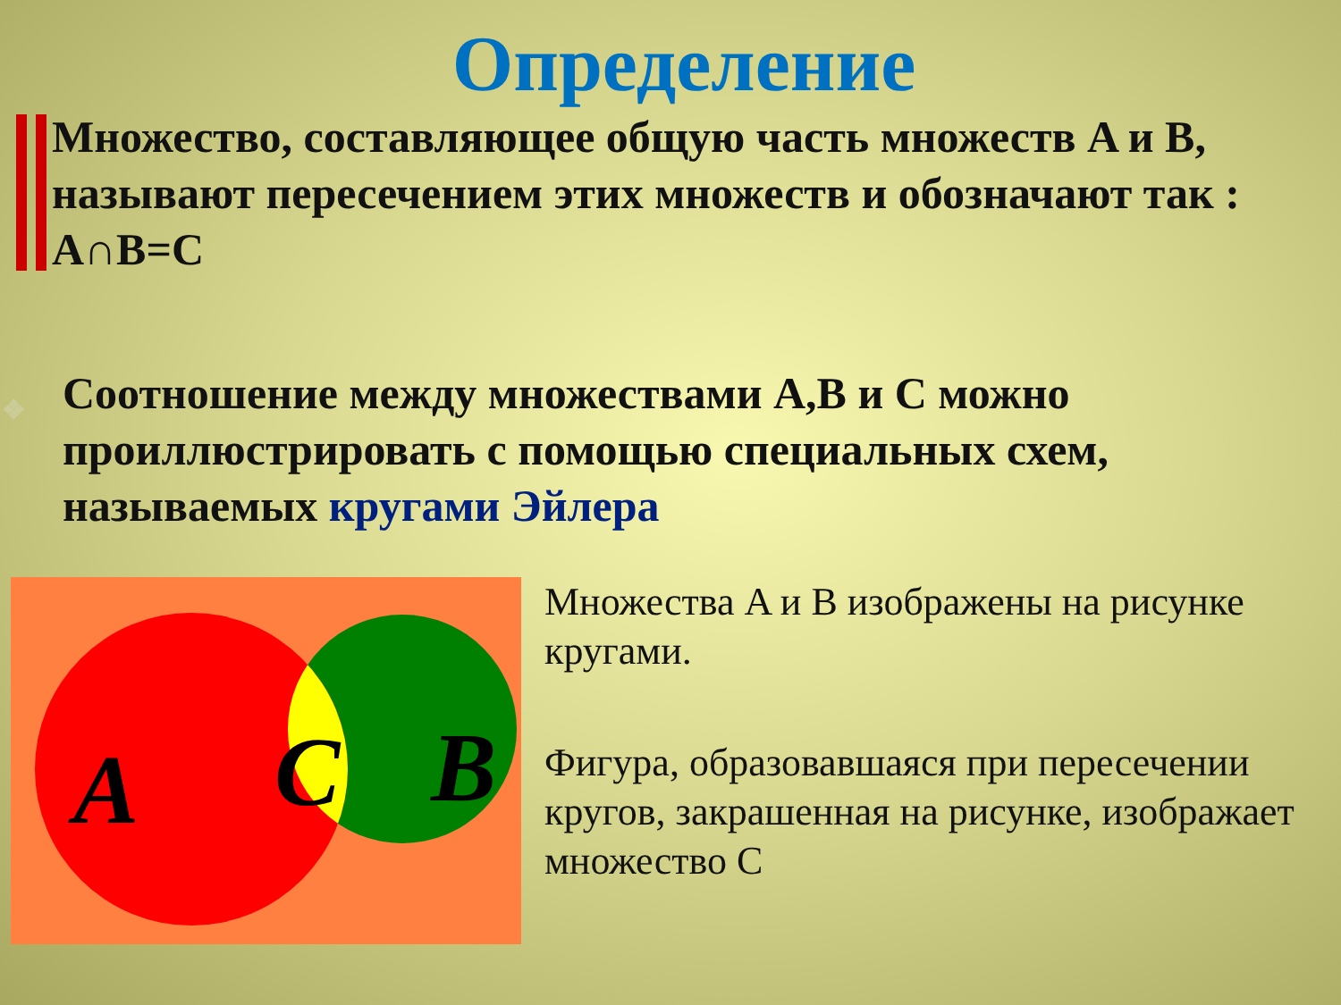Определение
Множество, составляющее общую часть множеств A и B, называют пересечением этих множеств и обозначают так : A∩B=C
❖ Соотношение между множествами A,B и C можно проиллюстрировать с помощью специальных схем, называемых кругами Эйлера
A
C
B
Множества A и B изображены на рисунке кругами.
Фигура, образовавшаяся при пересечении кругов, закрашенная на рисунке, изображает множество C